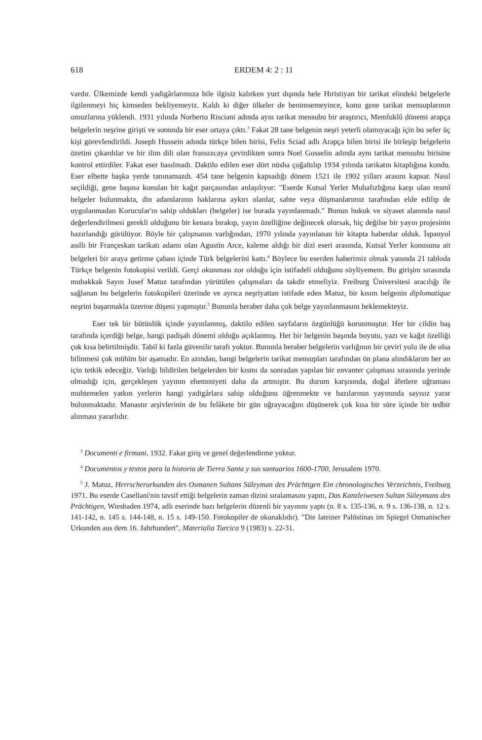618 ERDEM 4: 2 : 11
vardır. Ülkemizde kendi yadigârlarımıza bile ilgisiz kalırken yurt dışında hele Hıristiyan bir tarikat elindeki belgelerle ilgilenmeyi hiç kimseden bekliyemeyiz. Kaldı ki diğer ülkeler de benimsemeyince, konu gene tarikat mensuplarının omuzlarına yüklendi. 1931 yılında Norberto Risciani adında aynı tarikat mensubu bir araştırıcı, Memluklû dönemi arapça belgelerin neşrine girişti ve sonunda bir eser ortaya çıktı.<sup>3</sup> Fakat 28 tane belgenin neşri yeterli olamıyacağı için bu sefer üç kişi görevlendirildi. Joseph Hussein adında türkçe bilen birisi, Felix Sciad adlı Arapça bilen birisi ile birleşip belgelerin özetini çıkardılar ve bir ilim dili olan fransızcaya çevirdikten sonra Noel Gosselin adında aynı tarikat mensubu birisine kontrol ettirdiler. Fakat eser basılmadı. Daktilo edilen eser dört nüsha çoğaltılıp 1934 yılında tarikatın kitaplığına kondu. Eser elbette başka yerde tanınamazdı. 454 tane belgenin kapsadığı dönem 1521 ile 1902 yılları arasını kapsar. Nasıl seçildiği, gene başına konulan bir kağıt parçasından anlaşılıyor: "Eserde Kutsal Yerler Muhafızlığına karşı olan resmî belgeler bulunmakta, din adamlarının haklarına aykırı olanlar, sahte veya düşmanlarımız tarafından elde edilip de uygulanmadan Korucular'ın sahip oldukları (belgeler) ise burada yayınlanmadı." Bunun hukuk ve siyaset alanında nasıl değerlendirilmesi gerekli olduğunu bir kenara bırakıp, yayın özelliğine değinecek olursak, hiç değilse bir yayın projesinin hazırlandığı görülüyor. Böyle bir çalışmanın varlığından, 1970 yılında yayınlanan bir kitapta haberdar olduk. İspanyol asıllı bir Françeskan tarikatı adamı olan Agustin Arce, kaleme aldığı bir dizi eseri arasında, Kutsal Yerler konusuna ait belgeleri bir araya getirme çabası içinde Türk belgelerini kattı.<sup>4</sup> Böylece bu eserden haberimiz olmak yanında 21 tabloda Türkçe belgenin fotokopisi verildi. Gerçi okunması zor olduğu için istifadeli olduğunu söyliyemem. Bu girişim sırasında muhakkak Sayın Josef Matuz tarafından yürütülen çalışmaları da takdir etmeliyiz. Freiburg Üniversitesi aracılığı ile sağlanan bu belgelerin fotokopileri üzerinde ve ayrıca neşriyattan istifade eden Matuz, bir kısım belgenin diplomatique neşrini başarmakla üzerine düşeni yapmıştır.<sup>5</sup> Bununla beraber daha çok belge yayınlanmasını beklemekteyiz.
Eser tek bir bütünlük içinde yayınlanmış, daktilo edilen sayfaların özgünlüğü korunmuştur. Her bir cildin baş tarafında içerdiği belge, hangi padişah dönemi olduğu açıklanmış. Her bir belgenin başında boyutu, yazı ve kağıt özelliği çok kısa belirtilmişdir. Tabiî ki fazla güvenilir tarafı yoktur. Bununla beraber belgelerin varlığının bir çeviri yolu ile de olsa bilinmesi çok mühim bir aşamadır. En azından, hangi belgelerin tarikat mensupları tarafından ön plana alındıklarım her an için tetkik edeceğiz. Varlığı bildirilen belgelerden bir kısmı da sonradan yapılan bir envanter çalışması sırasında yerinde olmadığı için, gerçekleşen yayının ehemmiyeti daha da artmıştır. Bu durum karşısında, doğal âfetlere uğraması muhtemelen yatkın yerlerin hangi yadigârlara sahip olduğunu öğrenmekte ve bazılarının yayınında sayısız yarar bulunmaktadır. Manastır arşivlerinin de bu felâkete bir gün uğrayacağını düşünerek çok kısa bir süre içinde bir tedbir alınması yararlıdır.
<sup>3</sup> Documenti e firmani, 1932. Fakat giriş ve genel değerlendirme yoktur.
<sup>4</sup> Documentos y textos para la historia de Tierra Santa y sus santuarios 1600-1700, Jerusalem 1970.
<sup>5</sup> J. Matuz, Herrscherurkunden des Osmanen Sultans Süleyman des Prächtigen Ein chronologisches Verzeichnis, Freiburg 1971. Bu eserde Casellani'nin tavsif ettiği belgelerin zaman dizini sıralamasını yapıtı, Das Kanzleiwesen Sultan Süleymans des Prächtigen, Wiesbaden 1974, adlı eserinde bazı belgelerin düzenli bir yayınını yaptı (n. 8 s. 135-136, n. 9 s. 136-138, n. 12 s. 141-142, n. 145 s. 144-148, n. 15 s. 149-150. Fotokopiler de okunaklıdır). "Die lateiner Palöstinas im Spiegel Osmanischer Urkunden aus dem 16. Jahrhundert", Materialia Turcica 9 (1983) s. 22-31.